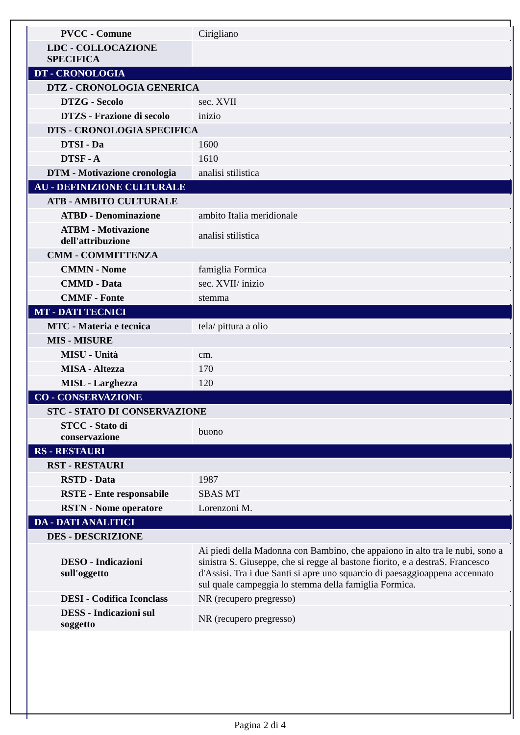| PVCC - Comune | Cirigliano |
| LDC - COLLOCAZIONE SPECIFICA | |
| DT - CRONOLOGIA | |
| DTZ - CRONOLOGIA GENERICA | |
| DTZG - Secolo | sec. XVII |
| DTZS - Frazione di secolo | inizio |
| DTS - CRONOLOGIA SPECIFICA | |
| DTSI - Da | 1600 |
| DTSF - A | 1610 |
| DTM - Motivazione cronologia | analisi stilistica |
| AU - DEFINIZIONE CULTURALE | |
| ATB - AMBITO CULTURALE | |
| ATBD - Denominazione | ambito Italia meridionale |
| ATBM - Motivazione dell'attribuzione | analisi stilistica |
| CMM - COMMITTENZA | |
| CMMN - Nome | famiglia Formica |
| CMMD - Data | sec. XVII/ inizio |
| CMMF - Fonte | stemma |
| MT - DATI TECNICI | |
| MTC - Materia e tecnica | tela/ pittura a olio |
| MIS - MISURE | |
| MISU - Unità | cm. |
| MISA - Altezza | 170 |
| MISL - Larghezza | 120 |
| CO - CONSERVAZIONE | |
| STC - STATO DI CONSERVAZIONE | |
| STCC - Stato di conservazione | buono |
| RS - RESTAURI | |
| RST - RESTAURI | |
| RSTD - Data | 1987 |
| RSTE - Ente responsabile | SBAS MT |
| RSTN - Nome operatore | Lorenzoni M. |
| DA - DATI ANALITICI | |
| DES - DESCRIZIONE | |
| DESO - Indicazioni sull'oggetto | Ai piedi della Madonna con Bambino, che appaiono in alto tra le nubi, sono a sinistra S. Giuseppe, che si regge al bastone fiorito, e a destraS. Francesco d'Assisi. Tra i due Santi si apre uno squarcio di paesaggioappena accennato sul quale campeggia lo stemma della famiglia Formica. |
| DESI - Codifica Iconclass | NR (recupero pregresso) |
| DESS - Indicazioni sul soggetto | NR (recupero pregresso) |
Pagina 2 di 4